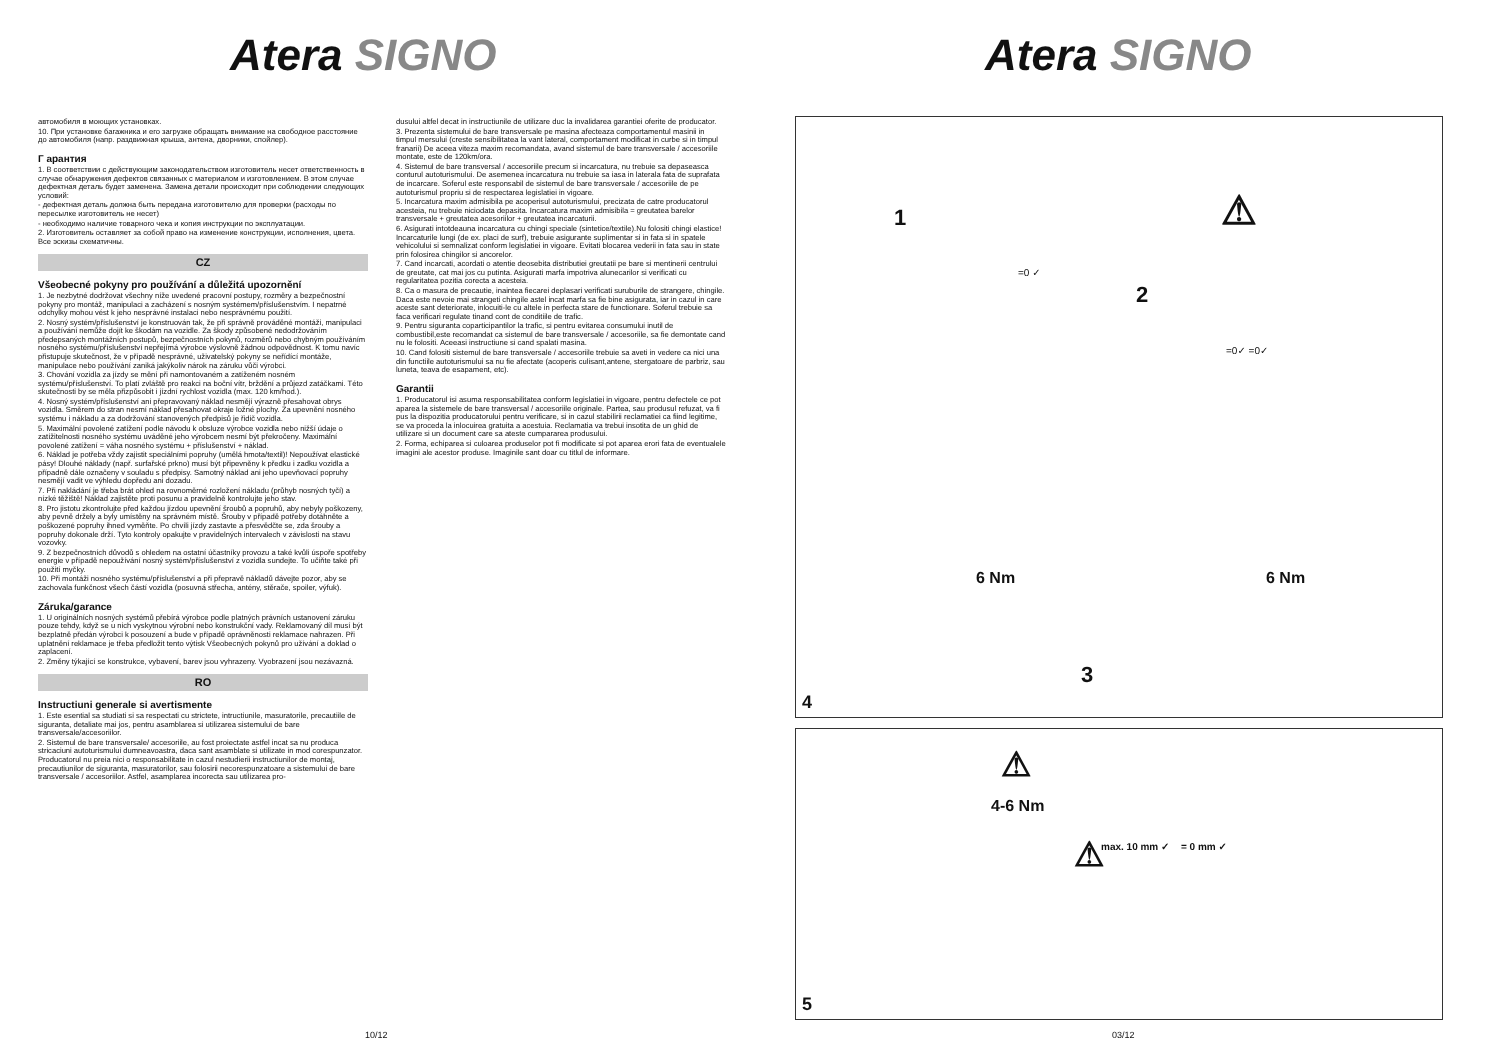Atera SIGNO Atera SIGNO
автомобиля в моющих установках.
10. При установке багажника и его загрузке обращать внимание на свободное расстояние до автомобиля (напр. раздвижная крыша, антена, дворники, спойлер).
Г арантия
1. В соответствии с действующим законодательством изготовитель несет ответственность в случае обнаружения дефектов связанных с материалом и изготовлением. В этом случае дефектная деталь будет заменена. Замена детали происходит при соблюдении следующих условий:
- дефектная деталь должна быть передана изготовителю для проверки (расходы по пересылке изготовитель не несет)
- необходимо наличие товарного чека и копия инструкции по эксплуатации.
2. Изготовитель оставляет за собой право на изменение конструкции, исполнения, цвета. Все эскизы схематичны.
CZ
Všeobecné pokyny pro používání a důležitá upozornění
1. Je nezbytné dodržovat všechny níže uvedené pracovní postupy, rozměry a bezpečnostní pokyny pro montáž, manipulaci a zacházení s nosným systémem/příslušenstvím. I nepatrné odchylky mohou vést k jeho nesprávné instalaci nebo nesprávnému použití.
2. Nosný systém/příslušenství je konstruován tak, že při správně prováděné montáži, manipulaci a používání nemůže dojít ke škodám na vozidle. Za škody způsobené nedodržováním předepsaných montážních postupů, bezpečnostních pokynů, rozměrů nebo chybným používáním nosného systému/příslušenství nepřejímá výrobce výslovně žádnou odpovědnost. K tomu navíc přistupuje skutečnost, že v případě nesprávné, uživatelský pokyny se neřídící montáže, manipulace nebo používání zaniká jakýkoliv nárok na záruku vůči výrobci.
3. Chování vozidla za jízdy se mění při namontovaném a zatíženém nosném systému/příslušenství. To platí zvláště pro reakci na boční vítr, brždění a průjezd zatáčkami. Této skutečnosti by se měla přizpůsobit i jízdní rychlost vozidla (max. 120 km/hod.).
4. Nosný systém/příslušenství ani přepravovaný náklad nesmějí výrazně přesahovat obrys vozidla. Směrem do stran nesmí náklad přesahovat okraje ložné plochy. Za upevnění nosného systému i nákladu a za dodržování stanovených předpisů je řidič vozidla.
5. Maximální povolené zatížení podle návodu k obsluze výrobce vozidla nebo nižší údaje o zatížitelnosti nosného systému uváděné jeho výrobcem nesmí být překročeny. Maximální povolené zatížení = váha nosného systému + příslušenství + náklad.
6. Náklad je potřeba vždy zajistit speciálními popruhy (umělá hmota/textil)! Nepoužívat elastické pásy! Dlouhé náklady (např. surfařské prkno) musí být připevněny k předku i zadku vozidla a případně dále označeny v souladu s předpisy. Samotný náklad ani jeho upevňovací popruhy nesmějí vadit ve výhledu dopředu ani dozadu.
7. Při nakládání je třeba brát ohled na rovnoměrné rozložení nákladu (průhyb nosných tyčí) a nízké těžiště! Náklad zajistěte proti posunu a pravidelně kontrolujte jeho stav.
8. Pro jistotu zkontrolujte před každou jízdou upevnění šroubů a popruhů, aby nebyly poškozeny, aby pevně držely a byly umístěny na správném místě. Šrouby v případě potřeby dotáhněte a poškozené popruhy ihned vyměňte. Po chvíli jízdy zastavte a přesvědčte se, zda šrouby a popruhy dokonale drží. Tyto kontroly opakujte v pravidelných intervalech v závislosti na stavu vozovky.
9. Z bezpečnostních důvodů s ohledem na ostatní účastníky provozu a také kvůli úspoře spotřeby energie v případě nepoužívání nosný systém/příslušenství z vozidla sundejte. To učiňte také při použití myčky.
10. Při montáži nosného systému/příslušenství a při přepravě nákladů dávejte pozor, aby se zachovala funkčnost všech částí vozidla (posuvná střecha, antény, stěrače, spoiler, výfuk).
Záruka/garance
1. U originálních nosných systémů přebírá výrobce podle platných právních ustanovení záruku pouze tehdy, když se u nich vyskytnou výrobní nebo konstrukční vady. Reklamovaný díl musí být bezplatně předán výrobci k posouzení a bude v případě oprávněnosti reklamace nahrazen. Při uplatnění reklamace je třeba předložit tento výtisk Všeobecných pokynů pro užívání a doklad o zaplacení.
2. Změny týkající se konstrukce, vybavení, barev jsou vyhrazeny. Vyobrazení jsou nezávazná.
RO
Instructiuni generale si avertismente
1. Este esential sa studiati si sa respectati cu strictete, intructiunile, masuratorile, precautiile de siguranta, detaliate mai jos, pentru asamblarea si utilizarea sistemului de bare transversale/accesoriilor.
2. Sistemul de bare transversale/ accesoriile, au fost proiectate astfel incat sa nu produca stricaciuni autoturismului dumneavoastra, daca sant asamblate si utilizate in mod corespunzator. Producatorul nu preia nici o responsabilitate in cazul nestudierii instructiunilor de montaj, precautiunilor de siguranta, masuratorilor, sau folosirii necorespunzatoare a sistemului de bare transversale / accesoriilor. Astfel, asamplarea incorecta sau utilizarea pro-
dusului altfel decat in instructiunile de utilizare duc la invalidarea garantiei oferite de producator.
3. Prezenta sistemului de bare transversale pe masina afecteaza comportamentul masinii in timpul mersului (creste sensibilitatea la vant lateral, comportament modificat in curbe si in timpul franarii) De aceea viteza maxim recomandata, avand sistemul de bare transversale / accesoriile montate, este de 120km/ora.
4. Sistemul de bare transversal / accesoriile precum si incarcatura, nu trebuie sa depaseasca conturul autoturismului. De asemenea incarcatura nu trebuie sa iasa in laterala fata de suprafata de incarcare. Soferul este responsabil de sistemul de bare transversale / accesoriile de pe autoturismul propriu si de respectarea legislatiei in vigoare.
5. Incarcatura maxim admisibila pe acoperisul autoturismului, precizata de catre producatorul acesteia, nu trebuie niciodata depasita. Incarcatura maxim admisibila = greutatea barelor transversale + greutatea acesoriilor + greutatea incarcaturii.
6. Asigurati intotdeauna incarcatura cu chingi speciale (sintetice/textile).Nu folositi chingi elastice! Incarcaturile lungi (de ex. placi de surf), trebuie asigurante suplimentar si in fata si in spatele vehicolului si semnalizat conform legislatiei in vigoare. Evitati blocarea vederii in fata sau in state prin folosirea chingilor si ancorelor.
7. Cand incarcati, acordati o atentie deosebita distributiei greutatii pe bare si mentinerii centrului de greutate, cat mai jos cu putinta. Asigurati marfa impotriva alunecarilor si verificati cu regularitatea pozitia corecta a acesteia.
8. Ca o masura de precautie, inaintea fiecarei deplasari verificati suruburile de strangere, chingile. Daca este nevoie mai strangeti chingile astel incat marfa sa fie bine asigurata, iar in cazul in care aceste sant deteriorate, inlocuiti-le cu altele in perfecta stare de functionare. Soferul trebuie sa faca verificari regulate tinand cont de conditiile de trafic.
9. Pentru siguranta coparticipantilor la trafic, si pentru evitarea consumului inutil de combustibil,este recomandat ca sistemul de bare transversale / accesoriile, sa fie demontate cand nu le folositi. Aceeasi instructiune si cand spalati masina.
10. Cand folositi sistemul de bare transversale / accesoriile trebuie sa aveti in vedere ca nici una din functiile autoturismului sa nu fie afectate (acoperis culisant,antene, stergatoare de parbriz, sau luneta, teava de esapament, etc).
Garantii
1. Producatorul isi asuma responsabilitatea conform legislatiei in vigoare, pentru defectele ce pot aparea la sistemele de bare transversal / accesoriile originale. Partea, sau produsul refuzat, va fi pus la dispozitia producatorului pentru verificare, si in cazul stabilirii reclamatiei ca fiind legitime, se va proceda la inlocuirea gratuita a acestuia. Reclamatia va trebui insotita de un ghid de utilizare si un document care sa ateste cumpararea produsului.
2. Forma, echiparea si culoarea produselor pot fi modificate si pot aparea erori fata de eventualele imagini ale acestor produse. Imaginile sant doar cu titlul de informare.
1
=0 ✓
2
=0✓ =0✓
⚠
6 Nm 6 Nm
3
4
⚠
4-6 Nm
⚠ max. 10 mm ✓ = 0 mm ✓
5
10/12 03/12